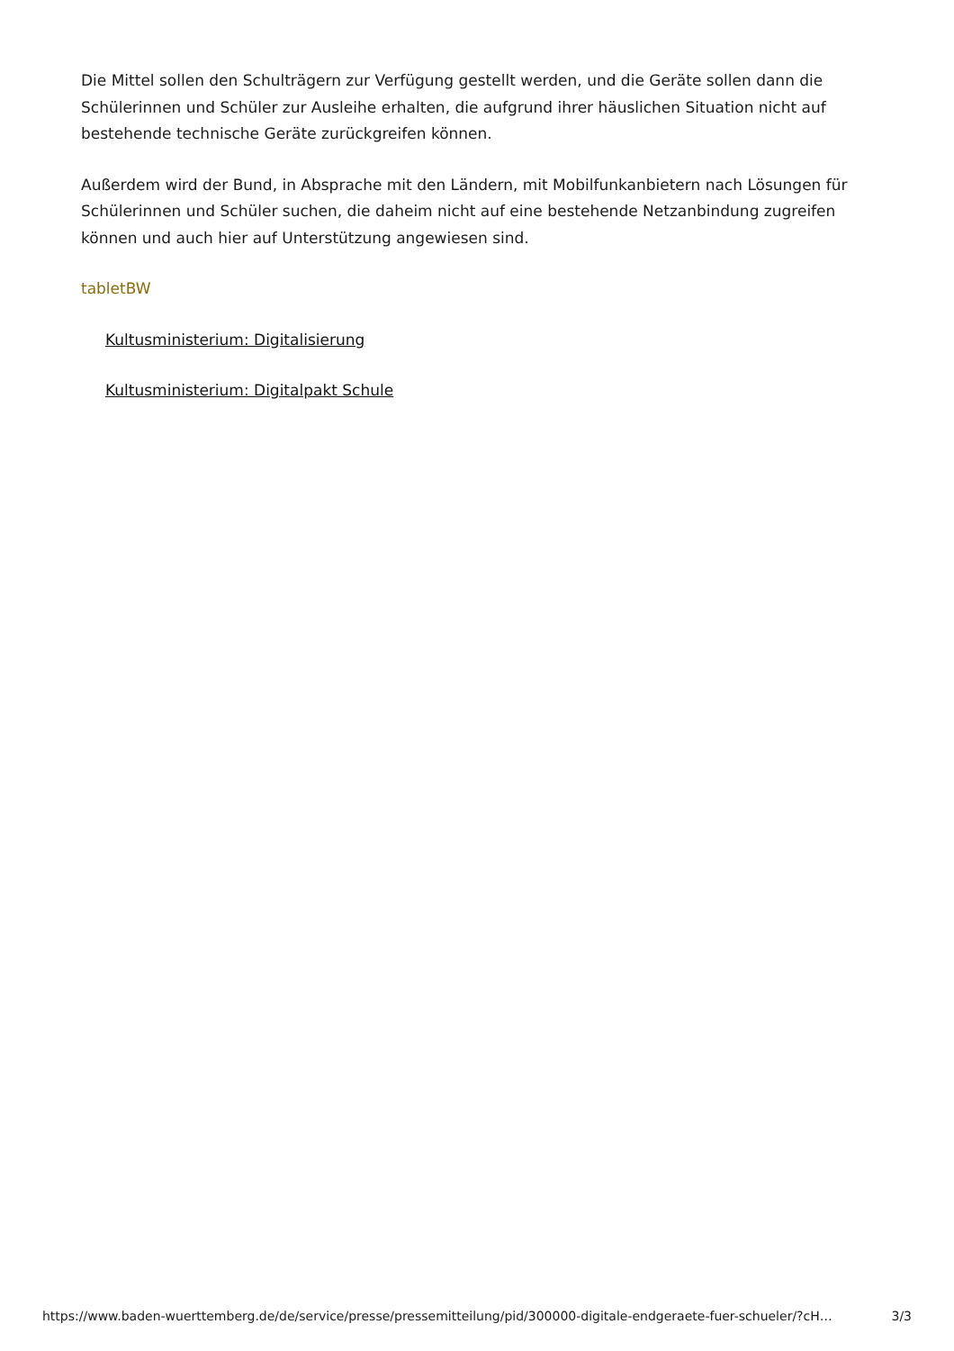Die Mittel sollen den Schulträgern zur Verfügung gestellt werden, und die Geräte sollen dann die Schülerinnen und Schüler zur Ausleihe erhalten, die aufgrund ihrer häuslichen Situation nicht auf bestehende technische Geräte zurückgreifen können.
Außerdem wird der Bund, in Absprache mit den Ländern, mit Mobilfunkanbietern nach Lösungen für Schülerinnen und Schüler suchen, die daheim nicht auf eine bestehende Netzanbindung zugreifen können und auch hier auf Unterstützung angewiesen sind.
tabletBW
Kultusministerium: Digitalisierung
Kultusministerium: Digitalpakt Schule
https://www.baden-wuerttemberg.de/de/service/presse/pressemitteilung/pid/300000-digitale-endgeraete-fuer-schueler/?cH… 3/3